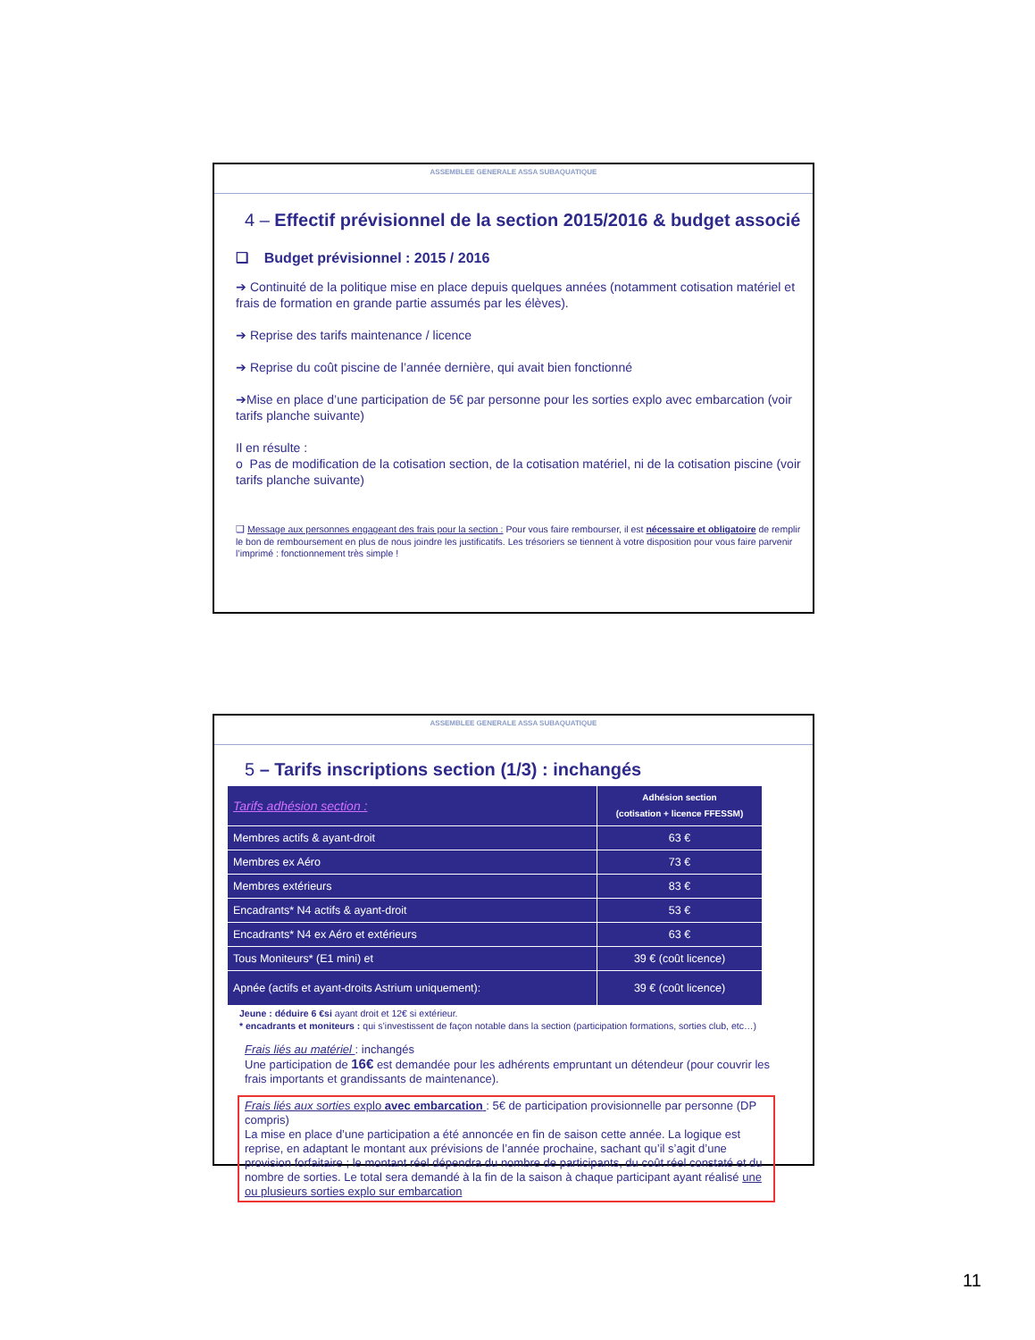ASSEMBLEE GENERALE ASSA SUBAQUATIQUE
4 – Effectif prévisionnel de la section 2015/2016 & budget associé
❑ Budget prévisionnel : 2015 / 2016
➔ Continuité de la politique mise en place depuis quelques années (notamment cotisation matériel et frais de formation en grande partie assumés par les élèves).
➔ Reprise des tarifs maintenance / licence
➔ Reprise du coût piscine de l’année dernière, qui avait bien fonctionné
➔Mise en place d’une participation de 5€ par personne pour les sorties explo avec embarcation (voir tarifs planche suivante)
Il en résulte :
o Pas de modification de la cotisation section, de la cotisation matériel, ni de la cotisation piscine (voir tarifs planche suivante)
❑ Message aux personnes engageant des frais pour la section : Pour vous faire rembourser, il est nécessaire et obligatoire de remplir le bon de remboursement en plus de nous joindre les justificatifs. Les trésoriers se tiennent à votre disposition pour vous faire parvenir l’imprimé : fonctionnement très simple !
ASSEMBLEE GENERALE ASSA SUBAQUATIQUE
5 – Tarifs inscriptions section (1/3) : inchangés
| Tarifs adhésion section : | Adhésion section (cotisation + licence FFESSM) |
| Membres actifs & ayant-droit | 63 € |
| Membres ex Aéro | 73 € |
| Membres extérieurs | 83 € |
| Encadrants* N4 actifs & ayant-droit | 53 € |
| Encadrants* N4 ex Aéro et extérieurs | 63 € |
| Tous Moniteurs* (E1 mini) et | 39 € (coût licence) |
| Apnée (actifs et ayant-droits Astrium uniquement): | 39 € (coût licence) |
Jeune : déduire 6 €si ayant droit et 12€ si extérieur.
* encadrants et moniteurs : qui s’investissent de façon notable dans la section (participation formations, sorties club, etc…)
Frais liés au matériel : inchangés
Une participation de 16€ est demandée pour les adhérents empruntant un détendeur (pour couvrir les frais importants et grandissants de maintenance).
Frais liés aux sorties explo avec embarcation : 5€ de participation provisionnelle par personne (DP compris)
La mise en place d’une participation a été annoncée en fin de saison cette année. La logique est reprise, en adaptant le montant aux prévisions de l’année prochaine, sachant qu’il s’agit d’une provision forfaitaire ; le montant réel dépendra du nombre de participants, du coût réel constaté et du nombre de sorties. Le total sera demandé à la fin de la saison à chaque participant ayant réalisé une ou plusieurs sorties explo sur embarcation
11